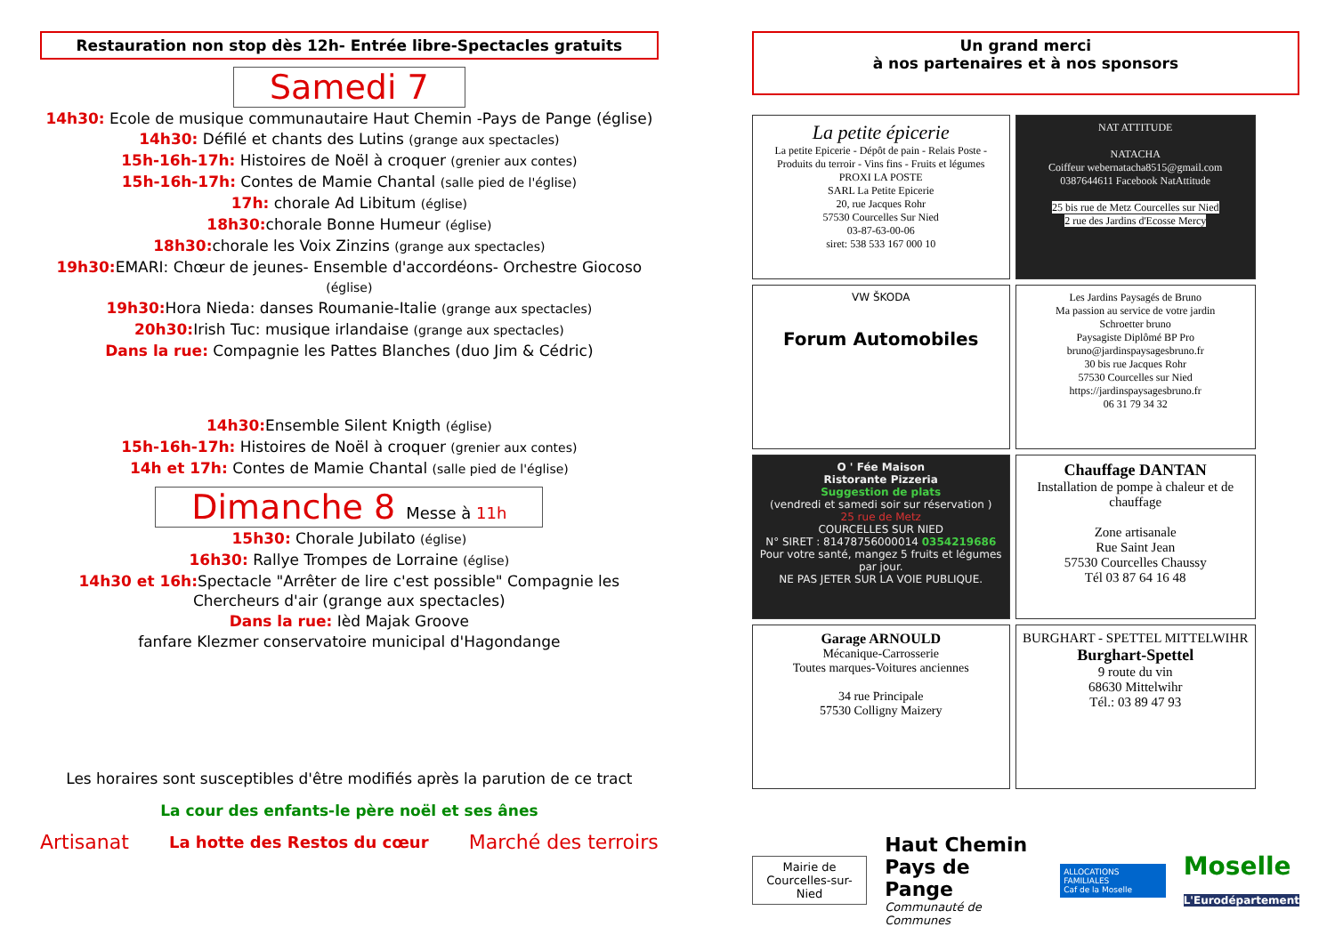Restauration non stop dès 12h- Entrée libre-Spectacles gratuits
Samedi 7
14h30: Ecole de musique communautaire Haut Chemin -Pays de Pange (église)
14h30: Défilé et chants des Lutins (grange aux spectacles)
15h-16h-17h: Histoires de Noël à croquer (grenier aux contes)
15h-16h-17h: Contes de Mamie Chantal (salle pied de l'église)
17h: chorale Ad Libitum (église)
18h30: chorale Bonne Humeur (église)
18h30: chorale les Voix Zinzins (grange aux spectacles)
19h30: EMARI: Chœur de jeunes- Ensemble d'accordéons- Orchestre Giocoso (église)
19h30: Hora Nieda: danses Roumanie-Italie (grange aux spectacles)
20h30: Irish Tuc: musique irlandaise (grange aux spectacles)
Dans la rue: Compagnie les Pattes Blanches (duo Jim & Cédric)
14h30: Ensemble Silent Knigth (église)
15h-16h-17h: Histoires de Noël à croquer (grenier aux contes)
14h et 17h: Contes de Mamie Chantal (salle pied de l'église)
Dimanche 8 Messe à 11h
15h30: Chorale Jubilato (église)
16h30: Rallye Trompes de Lorraine (église)
14h30 et 16h: Spectacle "Arrêter de lire c'est possible" Compagnie les Chercheurs d'air (grange aux spectacles)
Dans la rue: Ièd Majak Groove
fanfare Klezmer conservatoire municipal d'Hagondange
Les horaires sont susceptibles d'être modifiés après la parution de ce tract
La cour des enfants-le père noël et ses ânes
Artisanat La hotte des Restos du cœur Marché des terroirs
Un grand merci
à nos partenaires et à nos sponsors
La petite épicerie
La petite Epicerie - Dépôt de pain - Relais Poste - Produits du terroir - Vins fins - Fruits et légumes
PROXI LA POSTE
SARL La Petite Epicerie
20, rue Jacques Rohr
57530 Courcelles Sur Nied
03-87-63-00-06
siret: 538 533 167 000 10
NAT ATTITUDE
NATACHA
Coiffeur webernatacha8515@gmail.com
0387644611 Facebook NatAttitude
25 bis rue de Metz Courcelles sur Nied
2 rue des Jardins d'Ecosse Mercy
VW ŠKODA
Forum Automobiles
Les Jardins Paysagés de Bruno
Ma passion au service de votre jardin
Schroetter bruno
Paysagiste Diplômé BP Pro
bruno@jardinspaysagesbruno.fr
30 bis rue Jacques Rohr
57530 Courcelles sur Nied
https://jardinspaysagesbruno.fr
06 31 79 34 32
O ' Fée Maison
Ristorante Pizzeria
Suggestion de plats
(vendredi et samedi soir sur réservation )
25 rue de Metz
COURCELLES SUR NIED
N° SIRET : 81478756000014 0354219686
Pour votre santé, mangez 5 fruits et légumes par jour.
NE PAS JETER SUR LA VOIE PUBLIQUE.
Chauffage DANTAN
Installation de pompe à chaleur et de chauffage
Zone artisanale
Rue Saint Jean
57530 Courcelles Chaussy
Tél 03 87 64 16 48
Garage ARNOULD
Mécanique-Carrosserie
Toutes marques-Voitures anciennes
34 rue Principale
57530 Colligny Maizery
BURGHART - SPETTEL MITTELWIHR
Burghart-Spettel
9 route du vin
68630 Mittelwihr
Tél.: 03 89 47 93
Mairie de
Courcelles-sur-Nied
Haut Chemin
Pays de Pange
Communauté de Communes
ALLOCATIONS FAMILIALES
Caf de la Moselle
Moselle
L'Eurodépartement